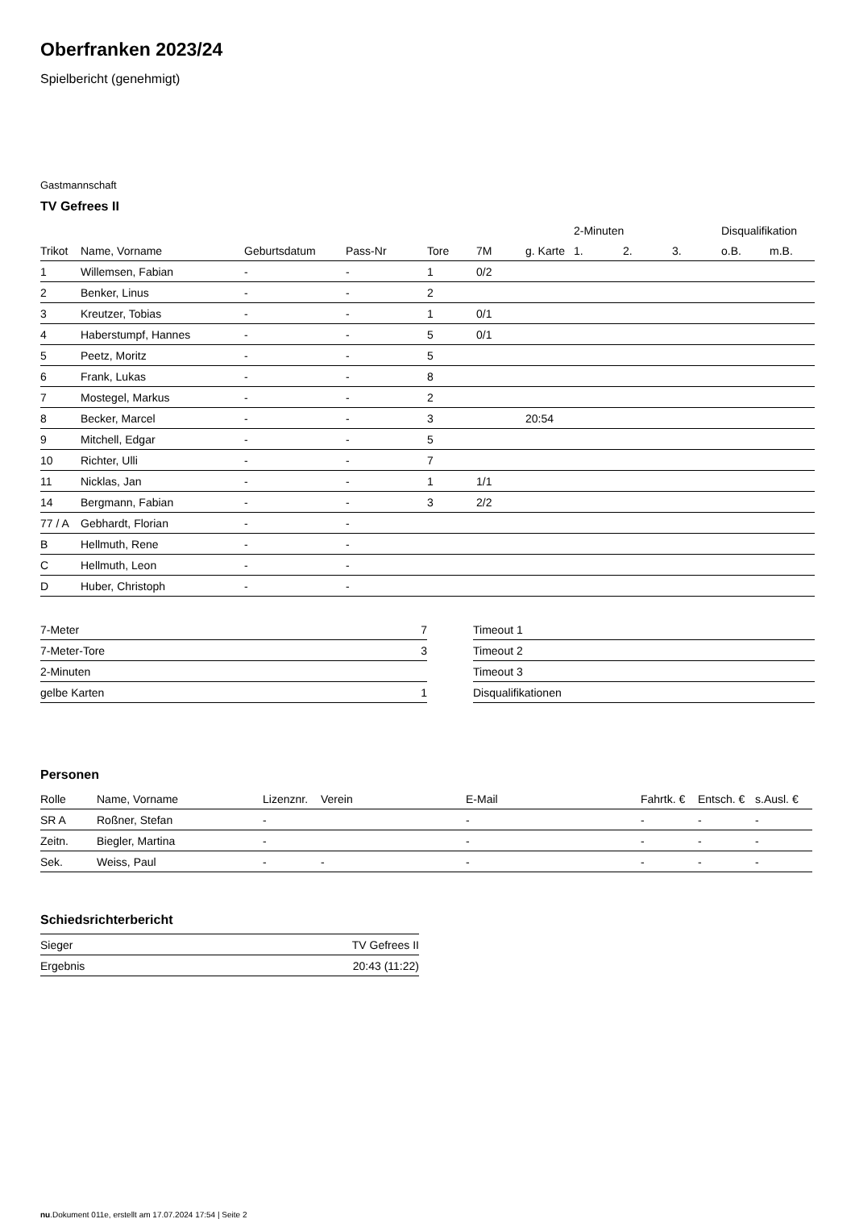Oberfranken 2023/24
Spielbericht (genehmigt)
Gastmannschaft
TV Gefrees II
| | | | | | | | 2-Minuten | | | Disqualifikation | |
| --- | --- | --- | --- | --- | --- | --- | --- | --- | --- | --- | --- |
| Trikot | Name, Vorname | Geburtsdatum | Pass-Nr | Tore | 7M | g. Karte | 1. | 2. | 3. | o.B. | m.B. |
| 1 | Willemsen, Fabian | - | - | 1 | 0/2 | | | | | | |
| 2 | Benker, Linus | - | - | 2 | | | | | | | |
| 3 | Kreutzer, Tobias | - | - | 1 | 0/1 | | | | | | |
| 4 | Haberstumpf, Hannes | - | - | 5 | 0/1 | | | | | | |
| 5 | Peetz, Moritz | - | - | 5 | | | | | | | |
| 6 | Frank, Lukas | - | - | 8 | | | | | | | |
| 7 | Mostegel, Markus | - | - | 2 | | | | | | | |
| 8 | Becker, Marcel | - | - | 3 | | 20:54 | | | | | |
| 9 | Mitchell, Edgar | - | - | 5 | | | | | | | |
| 10 | Richter, Ulli | - | - | 7 | | | | | | | |
| 11 | Nicklas, Jan | - | - | 1 | 1/1 | | | | | | |
| 14 | Bergmann, Fabian | - | - | 3 | 2/2 | | | | | | |
| 77 / A | Gebhardt, Florian | - | - | | | | | | | | |
| B | Hellmuth, Rene | - | - | | | | | | | | |
| C | Hellmuth, Leon | - | - | | | | | | | | |
| D | Huber, Christoph | - | - | | | | | | | | |
| 7-Meter | 7 |
| 7-Meter-Tore | 3 |
| 2-Minuten | |
| gelbe Karten | 1 |
| Timeout 1 |
| Timeout 2 |
| Timeout 3 |
| Disqualifikationen |
Personen
| Rolle | Name, Vorname | Lizenznr. | Verein | E-Mail | Fahrtk. € | Entsch. € | s.Ausl. € |
| --- | --- | --- | --- | --- | --- | --- | --- |
| SR A | Roßner, Stefan | - | | - | - | - | - |
| Zeitn. | Biegler, Martina | - | | - | - | - | - |
| Sek. | Weiss, Paul | - | - | - | - | - | - |
Schiedsrichterbericht
| Sieger | TV Gefrees II |
| Ergebnis | 20:43 (11:22) |
nu.Dokument 011e, erstellt am 17.07.2024 17:54 | Seite 2